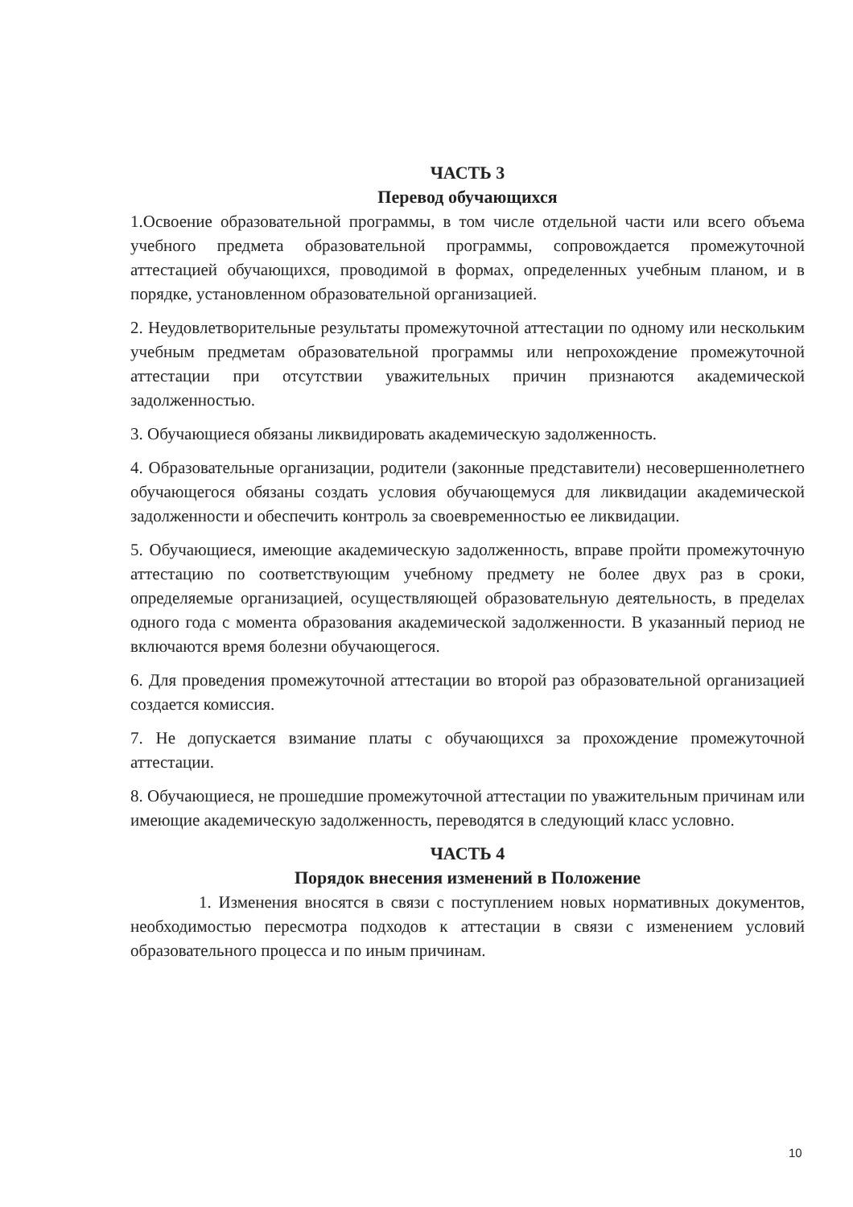ЧАСТЬ 3
Перевод обучающихся
1.Освоение образовательной программы, в том числе отдельной части или всего объема учебного предмета образовательной программы, сопровождается промежуточной аттестацией обучающихся, проводимой в формах, определенных учебным планом, и в порядке, установленном образовательной организацией.
2. Неудовлетворительные результаты промежуточной аттестации по одному или нескольким учебным предметам образовательной программы или непрохождение промежуточной аттестации при отсутствии уважительных причин признаются академической задолженностью.
3. Обучающиеся обязаны ликвидировать академическую задолженность.
4. Образовательные организации, родители (законные представители) несовершеннолетнего обучающегося обязаны создать условия обучающемуся для ликвидации академической задолженности и обеспечить контроль за своевременностью ее ликвидации.
5. Обучающиеся, имеющие академическую задолженность, вправе пройти промежуточную аттестацию по соответствующим учебному предмету не более двух раз в сроки, определяемые организацией, осуществляющей образовательную деятельность, в пределах одного года с момента образования академической задолженности. В указанный период не включаются время болезни обучающегося.
6. Для проведения промежуточной аттестации во второй раз образовательной организацией создается комиссия.
7. Не допускается взимание платы с обучающихся за прохождение промежуточной аттестации.
8. Обучающиеся, не прошедшие промежуточной аттестации по уважительным причинам или имеющие академическую задолженность, переводятся в следующий класс условно.
ЧАСТЬ 4
Порядок внесения изменений в Положение
1. Изменения вносятся в связи с поступлением новых нормативных документов, необходимостью пересмотра подходов к аттестации в связи с изменением условий образовательного процесса и по иным причинам.
10